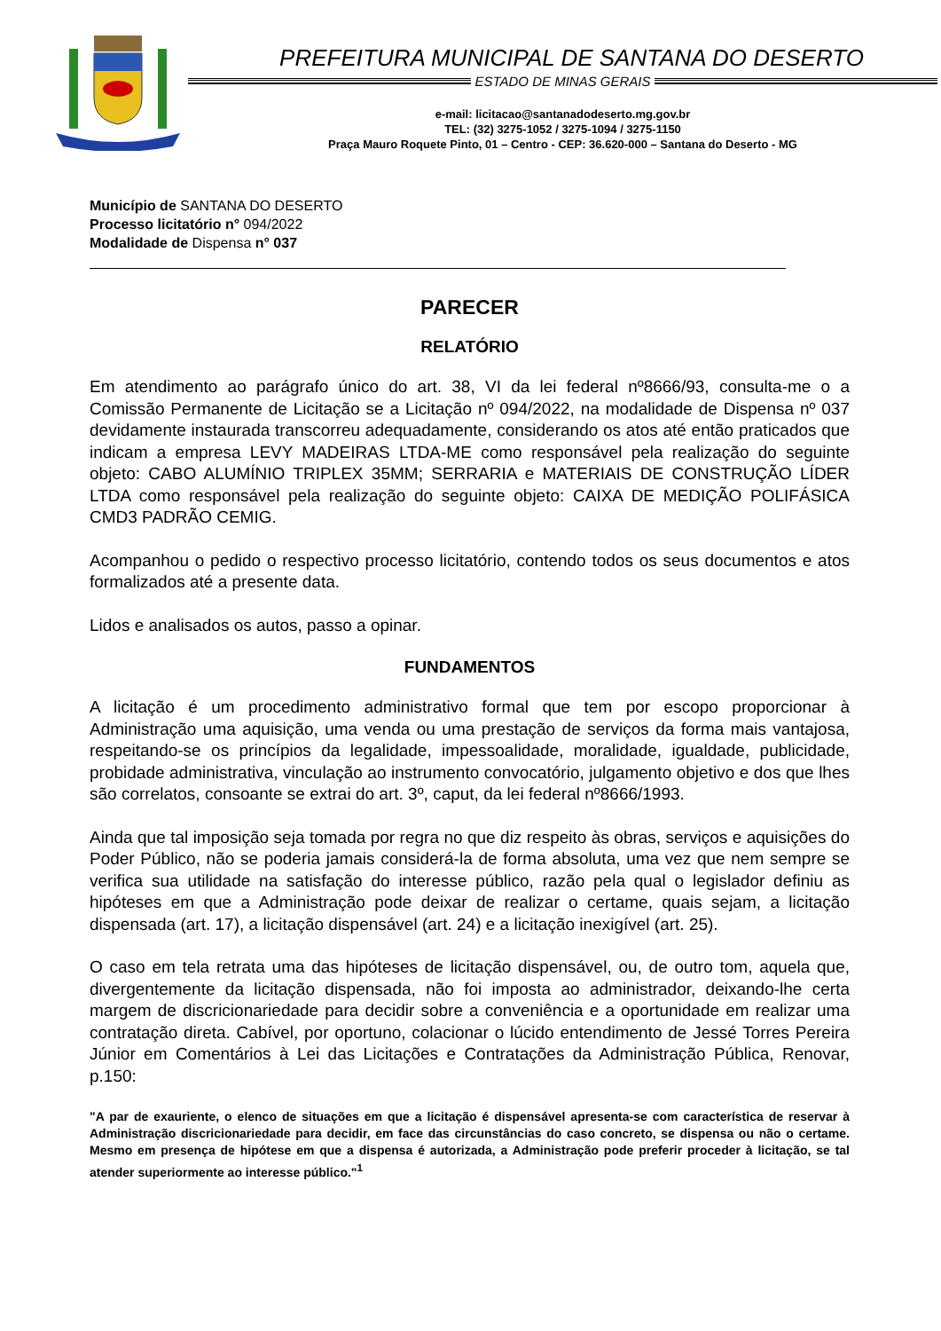PREFEITURA MUNICIPAL DE SANTANA DO DESERTO
ESTADO DE MINAS GERAIS
e-mail: licitacao@santanadodeserto.mg.gov.br
TEL: (32) 3275-1052 / 3275-1094 / 3275-1150
Praça Mauro Roquete Pinto, 01 – Centro - CEP: 36.620-000 – Santana do Deserto - MG
Município de SANTANA DO DESERTO
Processo licitatório n° 094/2022
Modalidade de Dispensa n° 037
PARECER
RELATÓRIO
Em atendimento ao parágrafo único do art. 38, VI da lei federal nº8666/93, consulta-me o a Comissão Permanente de Licitação se a Licitação nº 094/2022, na modalidade de Dispensa nº 037 devidamente instaurada transcorreu adequadamente, considerando os atos até então praticados que indicam a empresa LEVY MADEIRAS LTDA-ME como responsável pela realização do seguinte objeto: CABO ALUMÍNIO TRIPLEX 35MM; SERRARIA e MATERIAIS DE CONSTRUÇÃO LÍDER LTDA como responsável pela realização do seguinte objeto: CAIXA DE MEDIÇÃO POLIFÁSICA CMD3 PADRÃO CEMIG.
Acompanhou o pedido o respectivo processo licitatório, contendo todos os seus documentos e atos formalizados até a presente data.
Lidos e analisados os autos, passo a opinar.
FUNDAMENTOS
A licitação é um procedimento administrativo formal que tem por escopo proporcionar à Administração uma aquisição, uma venda ou uma prestação de serviços da forma mais vantajosa, respeitando-se os princípios da legalidade, impessoalidade, moralidade, igualdade, publicidade, probidade administrativa, vinculação ao instrumento convocatório, julgamento objetivo e dos que lhes são correlatos, consoante se extrai do art. 3º, caput, da lei federal nº8666/1993.
Ainda que tal imposição seja tomada por regra no que diz respeito às obras, serviços e aquisições do Poder Público, não se poderia jamais considerá-la de forma absoluta, uma vez que nem sempre se verifica sua utilidade na satisfação do interesse público, razão pela qual o legislador definiu as hipóteses em que a Administração pode deixar de realizar o certame, quais sejam, a licitação dispensada (art. 17), a licitação dispensável (art. 24) e a licitação inexigível (art. 25).
O caso em tela retrata uma das hipóteses de licitação dispensável, ou, de outro tom, aquela que, divergentemente da licitação dispensada, não foi imposta ao administrador, deixando-lhe certa margem de discricionariedade para decidir sobre a conveniência e a oportunidade em realizar uma contratação direta. Cabível, por oportuno, colacionar o lúcido entendimento de Jessé Torres Pereira Júnior em Comentários à Lei das Licitações e Contratações da Administração Pública, Renovar, p.150:
"A par de exauriente, o elenco de situações em que a licitação é dispensável apresenta-se com característica de reservar à Administração discricionariedade para decidir, em face das circunstâncias do caso concreto, se dispensa ou não o certame. Mesmo em presença de hipótese em que a dispensa é autorizada, a Administração pode preferir proceder à licitação, se tal atender superiormente ao interesse público."<sup>1</sup>